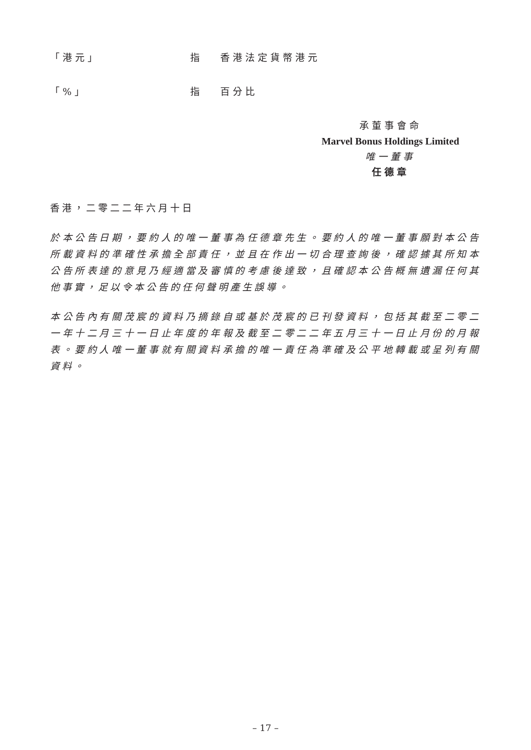「港元」 指 香港法定貨幣港元
「%」 指 百分比
承董事會命
Marvel Bonus Holdings Limited
唯一董事
任德章
香港，二零二二年六月十日
於本公告日期，要約人的唯一董事為任德章先生。要約人的唯一董事願對本公告所載資料的準確性承擔全部責任，並且在作出一切合理查詢後，確認據其所知本公告所表達的意見乃經適當及審慎的考慮後達致，且確認本公告概無遺漏任何其他事實，足以令本公告的任何聲明產生誤導。
本公告內有關茂宸的資料乃摘錄自或基於茂宸的已刊發資料，包括其截至二零二一年十二月三十一日止年度的年報及截至二零二二年五月三十一日止月份的月報表。要約人唯一董事就有關資料承擔的唯一責任為準確及公平地轉載或呈列有關資料。
– 17 –